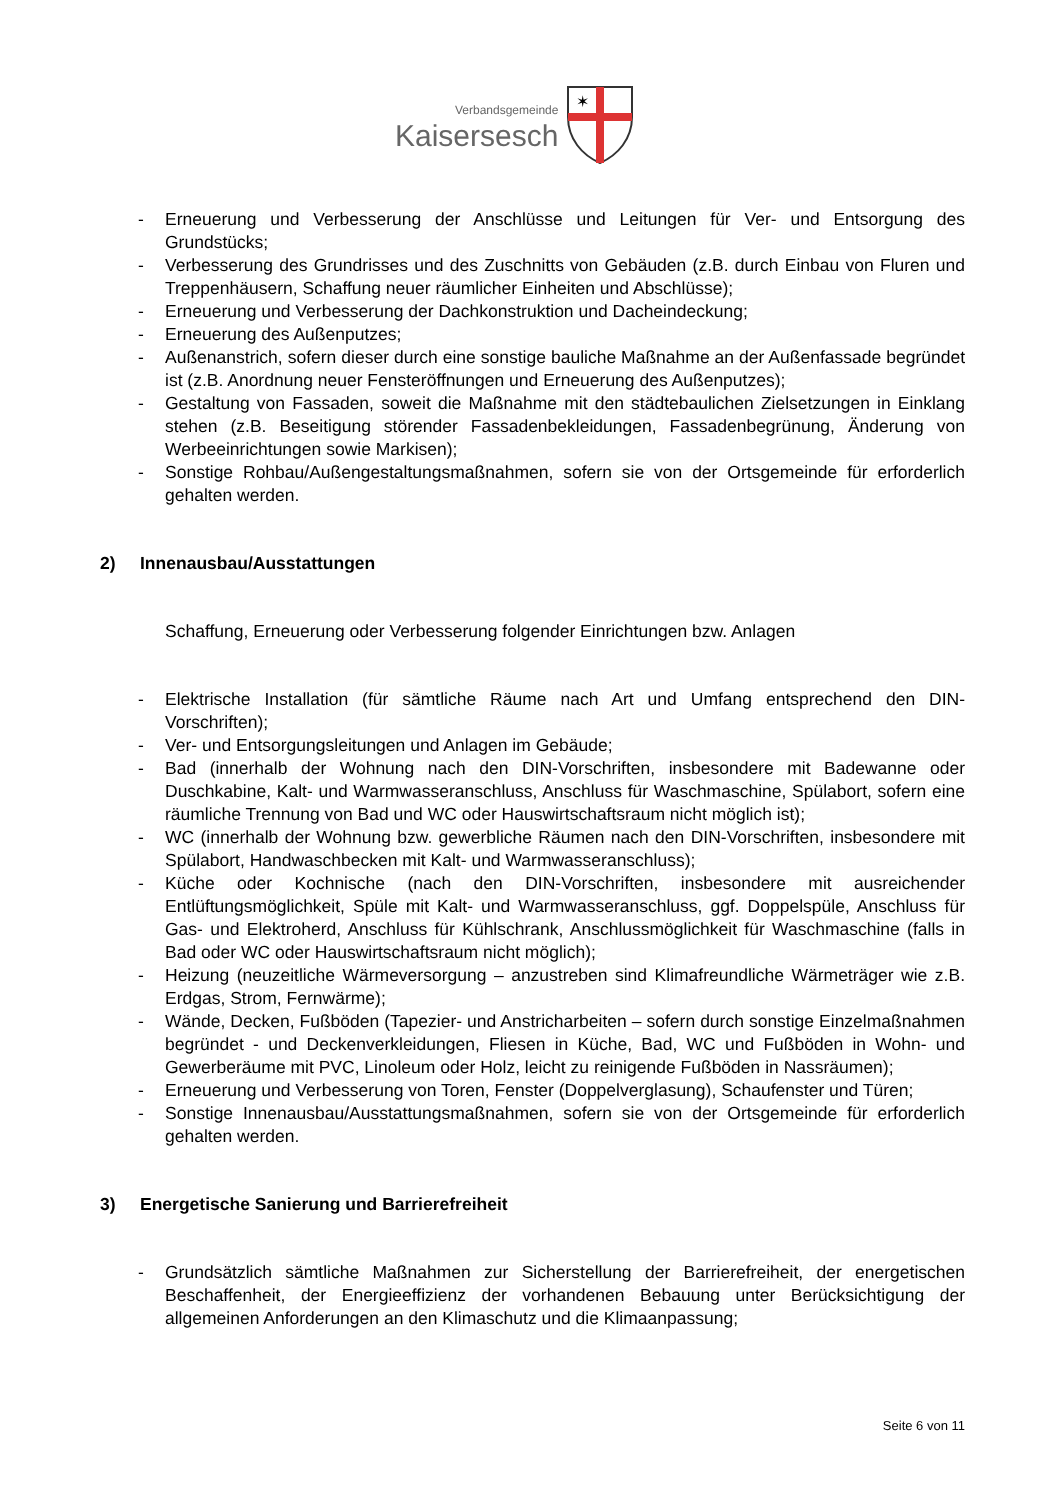Verbandsgemeinde
Kaisersesch
✶
- Erneuerung und Verbesserung der Anschlüsse und Leitungen für Ver- und Entsorgung des Grundstücks;
- Verbesserung des Grundrisses und des Zuschnitts von Gebäuden (z.B. durch Einbau von Fluren und Treppenhäusern, Schaffung neuer räumlicher Einheiten und Abschlüsse);
- Erneuerung und Verbesserung der Dachkonstruktion und Dacheindeckung;
- Erneuerung des Außenputzes;
- Außenanstrich, sofern dieser durch eine sonstige bauliche Maßnahme an der Außenfassade begründet ist (z.B. Anordnung neuer Fensteröffnungen und Erneuerung des Außenputzes);
- Gestaltung von Fassaden, soweit die Maßnahme mit den städtebaulichen Zielsetzungen in Einklang stehen (z.B. Beseitigung störender Fassadenbekleidungen, Fassadenbegrünung, Änderung von Werbeeinrichtungen sowie Markisen);
- Sonstige Rohbau/Außengestaltungsmaßnahmen, sofern sie von der Ortsgemeinde für erforderlich gehalten werden.
2) Innenausbau/Ausstattungen
Schaffung, Erneuerung oder Verbesserung folgender Einrichtungen bzw. Anlagen
- Elektrische Installation (für sämtliche Räume nach Art und Umfang entsprechend den DIN-Vorschriften);
- Ver- und Entsorgungsleitungen und Anlagen im Gebäude;
- Bad (innerhalb der Wohnung nach den DIN-Vorschriften, insbesondere mit Badewanne oder Duschkabine, Kalt- und Warmwasseranschluss, Anschluss für Waschmaschine, Spülabort, sofern eine räumliche Trennung von Bad und WC oder Hauswirtschaftsraum nicht möglich ist);
- WC (innerhalb der Wohnung bzw. gewerbliche Räumen nach den DIN-Vorschriften, insbesondere mit Spülabort, Handwaschbecken mit Kalt- und Warmwasseranschluss);
- Küche oder Kochnische (nach den DIN-Vorschriften, insbesondere mit ausreichender Entlüftungsmöglichkeit, Spüle mit Kalt- und Warmwasseranschluss, ggf. Doppelspüle, Anschluss für Gas- und Elektroherd, Anschluss für Kühlschrank, Anschlussmöglichkeit für Waschmaschine (falls in Bad oder WC oder Hauswirtschaftsraum nicht möglich);
- Heizung (neuzeitliche Wärmeversorgung – anzustreben sind Klimafreundliche Wärmeträger wie z.B. Erdgas, Strom, Fernwärme);
- Wände, Decken, Fußböden (Tapezier- und Anstricharbeiten – sofern durch sonstige Einzelmaßnahmen begründet - und Deckenverkleidungen, Fliesen in Küche, Bad, WC und Fußböden in Wohn- und Gewerberäume mit PVC, Linoleum oder Holz, leicht zu reinigende Fußböden in Nassräumen);
- Erneuerung und Verbesserung von Toren, Fenster (Doppelverglasung), Schaufenster und Türen;
- Sonstige Innenausbau/Ausstattungsmaßnahmen, sofern sie von der Ortsgemeinde für erforderlich gehalten werden.
3) Energetische Sanierung und Barrierefreiheit
- Grundsätzlich sämtliche Maßnahmen zur Sicherstellung der Barrierefreiheit, der energetischen Beschaffenheit, der Energieeffizienz der vorhandenen Bebauung unter Berücksichtigung der allgemeinen Anforderungen an den Klimaschutz und die Klimaanpassung;
Seite 6 von 11